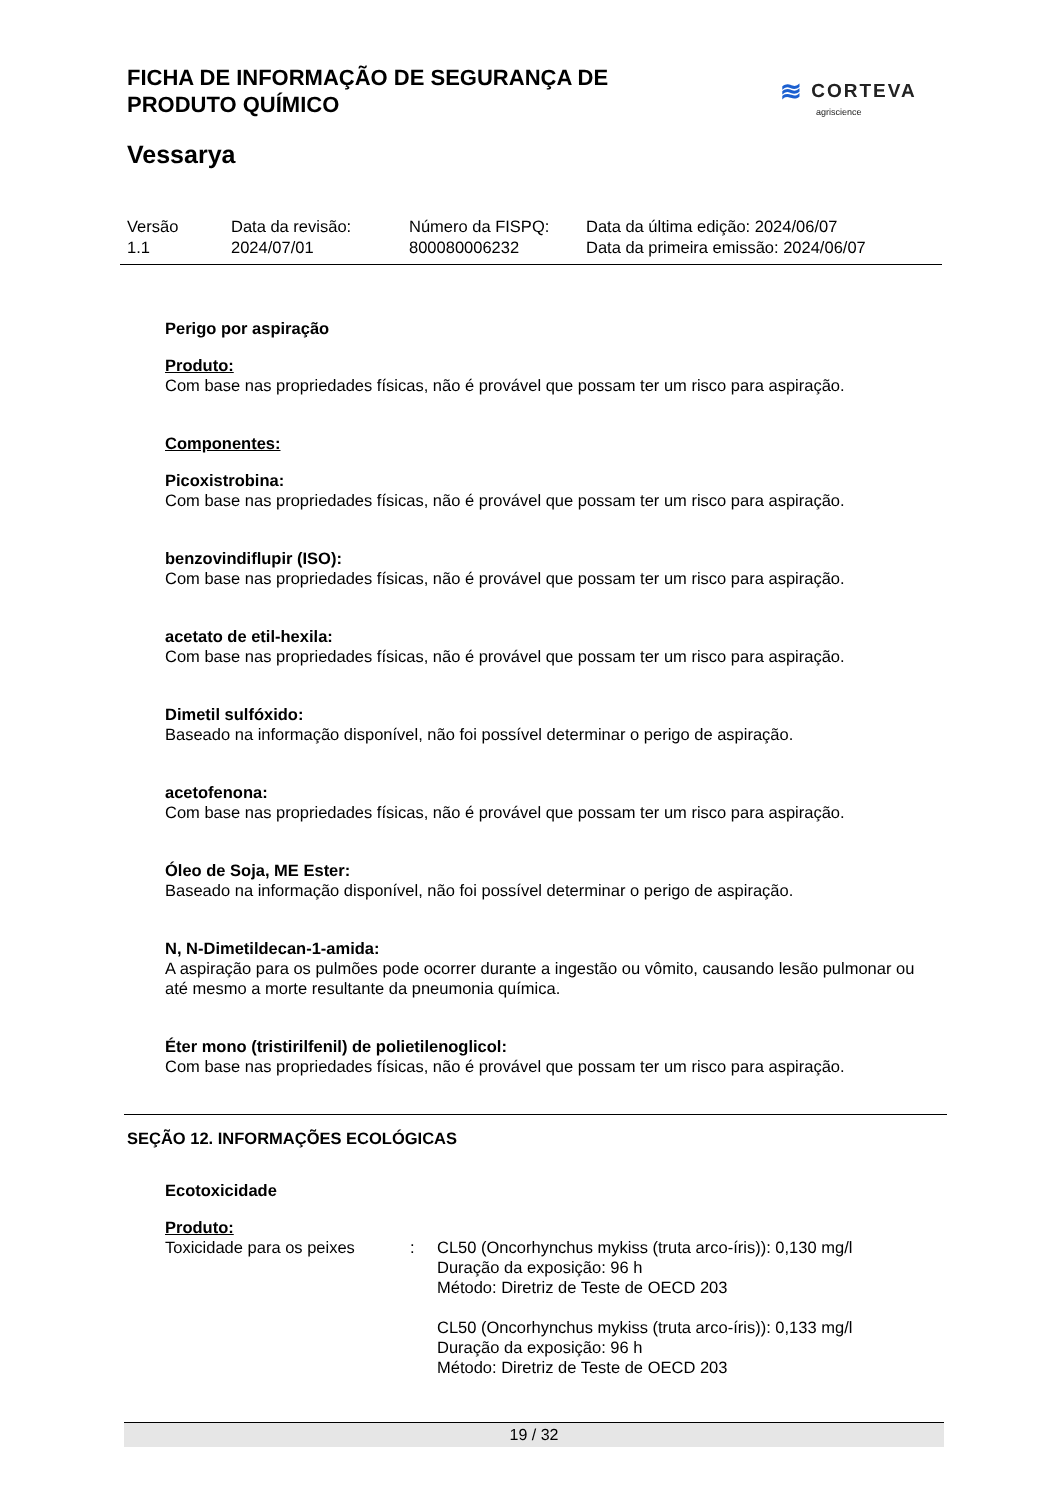FICHA DE INFORMAÇÃO DE SEGURANÇA DE
PRODUTO QUÍMICO
≋ CORTEVA
agriscience
Vessarya
| Versão 1.1 | Data da revisão: 2024/07/01 | Número da FISPQ: 800080006232 | Data da última edição: 2024/06/07 Data da primeira emissão: 2024/06/07 |
Perigo por aspiração
Produto:
Com base nas propriedades físicas, não é provável que possam ter um risco para aspiração.
Componentes:
Picoxistrobina:
Com base nas propriedades físicas, não é provável que possam ter um risco para aspiração.
benzovindiflupir (ISO):
Com base nas propriedades físicas, não é provável que possam ter um risco para aspiração.
acetato de etil-hexila:
Com base nas propriedades físicas, não é provável que possam ter um risco para aspiração.
Dimetil sulfóxido:
Baseado na informação disponível, não foi possível determinar o perigo de aspiração.
acetofenona:
Com base nas propriedades físicas, não é provável que possam ter um risco para aspiração.
Óleo de Soja, ME Ester:
Baseado na informação disponível, não foi possível determinar o perigo de aspiração.
N, N-Dimetildecan-1-amida:
A aspiração para os pulmões pode ocorrer durante a ingestão ou vômito, causando lesão pulmonar ou até mesmo a morte resultante da pneumonia química.
Éter mono (tristirilfenil) de polietilenoglicol:
Com base nas propriedades físicas, não é provável que possam ter um risco para aspiração.
SEÇÃO 12. INFORMAÇÕES ECOLÓGICAS
Ecotoxicidade
Produto:
| Toxicidade para os peixes | : | CL50 (Oncorhynchus mykiss (truta arco-íris)): 0,130 mg/l Duração da exposição: 96 h Método: Diretriz de Teste de OECD 203 CL50 (Oncorhynchus mykiss (truta arco-íris)): 0,133 mg/l Duração da exposição: 96 h Método: Diretriz de Teste de OECD 203 |
19 / 32